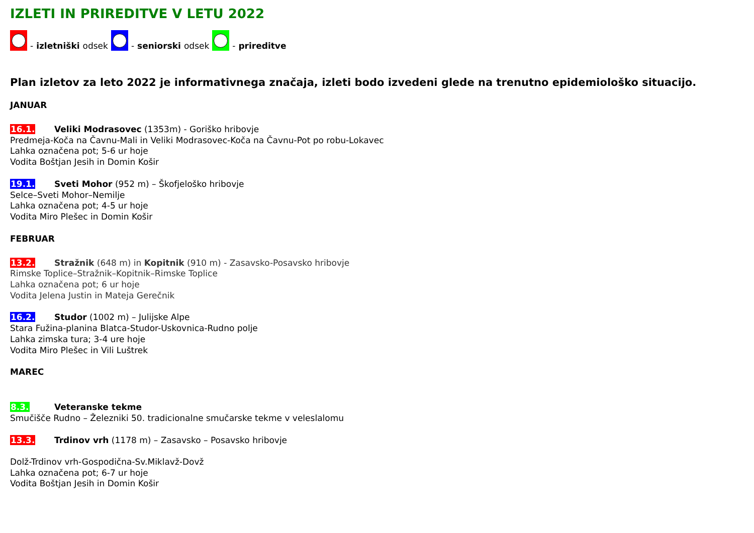IZLETI IN PRIREDITVE V LETU 2022
- izletniški odsek
- seniorski odsek
- prireditve
Plan izletov za leto 2022 je informativnega značaja, izleti bodo izvedeni glede na trenutno epidemiološko situacijo.
JANUAR
16.1. Veliki Modrasovec (1353m) - Goriško hribovje
Predmeja-Koča na Čavnu-Mali in Veliki Modrasovec-Koča na Čavnu-Pot po robu-Lokavec
Lahka označena pot; 5-6 ur hoje
Vodita Boštjan Jesih in Domin Košir
19.1. Sveti Mohor (952 m) – Škofjeloško hribovje
Selce–Sveti Mohor–Nemilje
Lahka označena pot; 4-5 ur hoje
Vodita Miro Plešec in Domin Košir
FEBRUAR
13.2. Stražnik (648 m) in Kopitnik (910 m) - Zasavsko-Posavsko hribovje
Rimske Toplice–Stražnik–Kopitnik–Rimske Toplice
Lahka označena pot; 6 ur hoje
Vodita Jelena Justin in Mateja Gerečnik
16.2. Studor (1002 m) – Julijske Alpe
Stara Fužina-planina Blatca-Studor-Uskovnica-Rudno polje
Lahka zimska tura; 3-4 ure hoje
Vodita Miro Plešec in Vili Luštrek
MAREC
8.3. Veteranske tekme
Smučišče Rudno – Železniki 50. tradicionalne smučarske tekme v veleslalomu
13.3. Trdinov vrh (1178 m) – Zasavsko – Posavsko hribovje
Dolž-Trdinov vrh-Gospodična-Sv.Miklavž-Dovž
Lahka označena pot; 6-7 ur hoje
Vodita Boštjan Jesih in Domin Košir